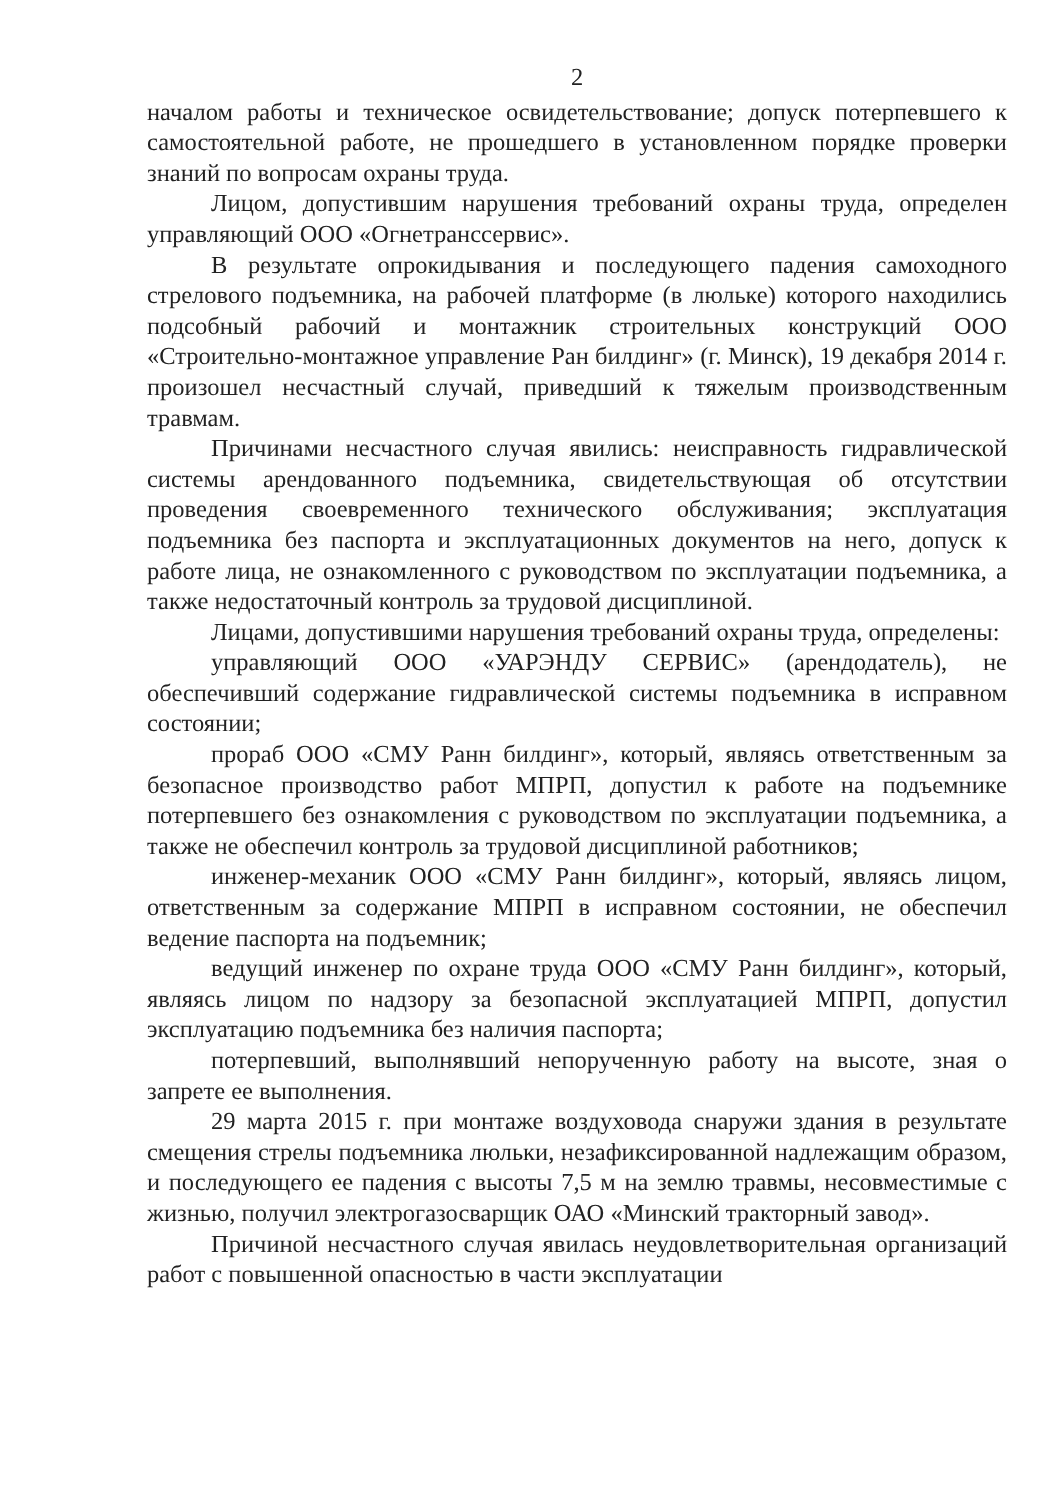2
началом работы и техническое освидетельствование; допуск потерпевшего к самостоятельной работе, не прошедшего в установленном порядке проверки знаний по вопросам охраны труда.
Лицом, допустившим нарушения требований охраны труда, определен управляющий ООО «Огнетранссервис».
В результате опрокидывания и последующего падения самоходного стрелового подъемника, на рабочей платформе (в люльке) которого находились подсобный рабочий и монтажник строительных конструкций ООО «Строительно-монтажное управление Ран билдинг» (г. Минск), 19 декабря 2014 г. произошел несчастный случай, приведший к тяжелым производственным травмам.
Причинами несчастного случая явились: неисправность гидравлической системы арендованного подъемника, свидетельствующая об отсутствии проведения своевременного технического обслуживания; эксплуатация подъемника без паспорта и эксплуатационных документов на него, допуск к работе лица, не ознакомленного с руководством по эксплуатации подъемника, а также недостаточный контроль за трудовой дисциплиной.
Лицами, допустившими нарушения требований охраны труда, определены:
управляющий ООО «УАРЭНДУ СЕРВИС» (арендодатель), не обеспечивший содержание гидравлической системы подъемника в исправном состоянии;
прораб ООО «СМУ Ранн билдинг», который, являясь ответственным за безопасное производство работ МПРП, допустил к работе на подъемнике потерпевшего без ознакомления с руководством по эксплуатации подъемника, а также не обеспечил контроль за трудовой дисциплиной работников;
инженер-механик ООО «СМУ Ранн билдинг», который, являясь лицом, ответственным за содержание МПРП в исправном состоянии, не обеспечил ведение паспорта на подъемник;
ведущий инженер по охране труда ООО «СМУ Ранн билдинг», который, являясь лицом по надзору за безопасной эксплуатацией МПРП, допустил эксплуатацию подъемника без наличия паспорта;
потерпевший, выполнявший непорученную работу на высоте, зная о запрете ее выполнения.
29 марта 2015 г. при монтаже воздуховода снаружи здания в результате смещения стрелы подъемника люльки, незафиксированной надлежащим образом, и последующего ее падения с высоты 7,5 м на землю травмы, несовместимые с жизнью, получил электрогазосварщик ОАО «Минский тракторный завод».
Причиной несчастного случая явилась неудовлетворительная организаций работ с повышенной опасностью в части эксплуатации